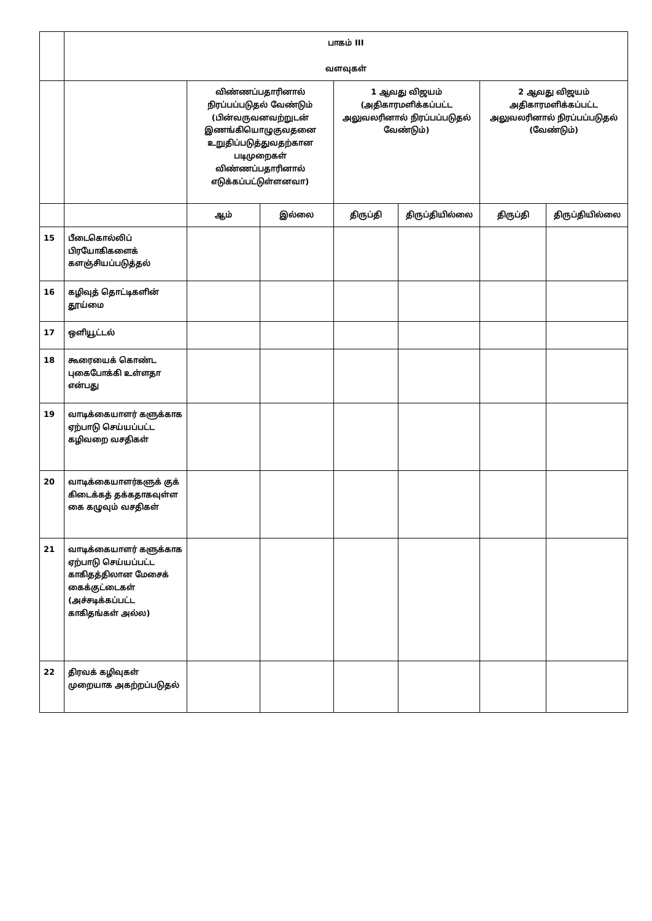| | பாகம் III வளவுகள் | | | | | | |
| | | விண்ணப்பதாரினால் நிரப்பப்படுதல் வேண்டும் (பின்வருவனவற்றுடன் இணங்கியொழுகுவதனை உறுதிப்படுத்துவதற்கான படிமுறைகள் விண்ணப்பதாரினால் எடுக்கப்பட்டுள்ளனவா) | | 1 ஆவது விஜயம் (அதிகாரமளிக்கப்பட்ட அலுவலரினால் நிரப்பப்படுதல் வேண்டும்) | | 2 ஆவது விஜயம் அதிகாரமளிக்கப்பட்ட அலுவலரினால் நிரப்பப்படுதல் (வேண்டும்) | |
| | | ஆம் | இல்லை | திருப்தி | திருப்தியில்லை | திருப்தி | திருப்தியில்லை |
| 15 | பீடைகொல்லிப் பிரயோகிகளைக் களஞ்சியப்படுத்தல் | | | | | | |
| 16 | கழிவுத் தொட்டிகளின் தூய்மை | | | | | | |
| 17 | ஒளியூட்டல் | | | | | | |
| 18 | கூரையைக் கொண்ட புகைபோக்கி உள்ளதா என்பது | | | | | | |
| 19 | வாடிக்கையாளர் களுக்காக ஏற்பாடு செய்யப்பட்ட கழிவறை வசதிகள் | | | | | | |
| 20 | வாடிக்கையாளர்களுக் குக் கிடைக்கத் தக்கதாகவுள்ள கை கழுவும் வசதிகள் | | | | | | |
| 21 | வாடிக்கையாளர் களுக்காக ஏற்பாடு செய்யப்பட்ட காகிதத்திலான மேசைக் கைக்குட்டைகள் (அச்சடிக்கப்பட்ட காகிதங்கள் அல்ல) | | | | | | |
| 22 | திரவக் கழிவுகள் முறையாக அகற்றப்படுதல் | | | | | | |